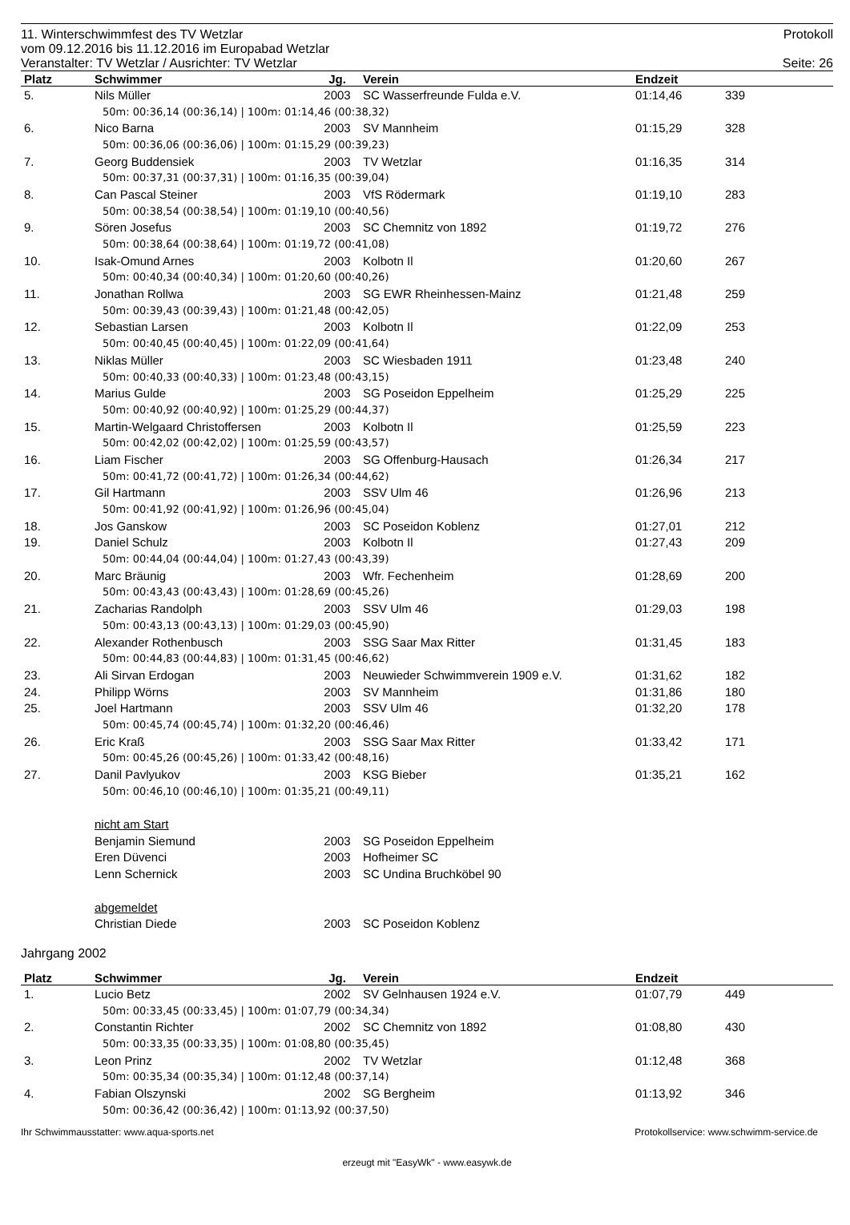11. Winterschwimmfest des TV Wetzlar Protokoll
vom 09.12.2016 bis 11.12.2016 im Europabad Wetzlar
Veranstalter: TV Wetzlar / Ausrichter: TV Wetzlar Seite: 26
| Platz | Schwimmer | Jg. | Verein | Endzeit | | |
| --- | --- | --- | --- | --- | --- | --- |
| 5. | Nils Müller | 2003 | SC Wasserfreunde Fulda e.V. | 01:14,46 | 339 | |
| 50m: 00:36,14 (00:36,14) / 100m: 01:14,46 (00:38,32) | | | | | | |
| 6. | Nico Barna | 2003 | SV Mannheim | 01:15,29 | 328 | |
| 50m: 00:36,06 (00:36,06) / 100m: 01:15,29 (00:39,23) | | | | | | |
| 7. | Georg Buddensiek | 2003 | TV Wetzlar | 01:16,35 | 314 | |
| 50m: 00:37,31 (00:37,31) / 100m: 01:16,35 (00:39,04) | | | | | | |
| 8. | Can Pascal Steiner | 2003 | VfS Rödermark | 01:19,10 | 283 | |
| 50m: 00:38,54 (00:38,54) / 100m: 01:19,10 (00:40,56) | | | | | | |
| 9. | Sören Josefus | 2003 | SC Chemnitz von 1892 | 01:19,72 | 276 | |
| 50m: 00:38,64 (00:38,64) / 100m: 01:19,72 (00:41,08) | | | | | | |
| 10. | Isak-Omund Arnes | 2003 | Kolbotn Il | 01:20,60 | 267 | |
| 50m: 00:40,34 (00:40,34) / 100m: 01:20,60 (00:40,26) | | | | | | |
| 11. | Jonathan Rollwa | 2003 | SG EWR Rheinhessen-Mainz | 01:21,48 | 259 | |
| 50m: 00:39,43 (00:39,43) / 100m: 01:21,48 (00:42,05) | | | | | | |
| 12. | Sebastian Larsen | 2003 | Kolbotn Il | 01:22,09 | 253 | |
| 50m: 00:40,45 (00:40,45) / 100m: 01:22,09 (00:41,64) | | | | | | |
| 13. | Niklas Müller | 2003 | SC Wiesbaden 1911 | 01:23,48 | 240 | |
| 50m: 00:40,33 (00:40,33) / 100m: 01:23,48 (00:43,15) | | | | | | |
| 14. | Marius Gulde | 2003 | SG Poseidon Eppelheim | 01:25,29 | 225 | |
| 50m: 00:40,92 (00:40,92) / 100m: 01:25,29 (00:44,37) | | | | | | |
| 15. | Martin-Welgaard Christoffersen | 2003 | Kolbotn Il | 01:25,59 | 223 | |
| 50m: 00:42,02 (00:42,02) / 100m: 01:25,59 (00:43,57) | | | | | | |
| 16. | Liam Fischer | 2003 | SG Offenburg-Hausach | 01:26,34 | 217 | |
| 50m: 00:41,72 (00:41,72) / 100m: 01:26,34 (00:44,62) | | | | | | |
| 17. | Gil Hartmann | 2003 | SSV Ulm 46 | 01:26,96 | 213 | |
| 50m: 00:41,92 (00:41,92) / 100m: 01:26,96 (00:45,04) | | | | | | |
| 18. | Jos Ganskow | 2003 | SC Poseidon Koblenz | 01:27,01 | 212 | |
| 19. | Daniel Schulz | 2003 | Kolbotn Il | 01:27,43 | 209 | |
| 50m: 00:44,04 (00:44,04) / 100m: 01:27,43 (00:43,39) | | | | | | |
| 20. | Marc Bräunig | 2003 | Wfr. Fechenheim | 01:28,69 | 200 | |
| 50m: 00:43,43 (00:43,43) / 100m: 01:28,69 (00:45,26) | | | | | | |
| 21. | Zacharias Randolph | 2003 | SSV Ulm 46 | 01:29,03 | 198 | |
| 50m: 00:43,13 (00:43,13) / 100m: 01:29,03 (00:45,90) | | | | | | |
| 22. | Alexander Rothenbusch | 2003 | SSG Saar Max Ritter | 01:31,45 | 183 | |
| 50m: 00:44,83 (00:44,83) / 100m: 01:31,45 (00:46,62) | | | | | | |
| 23. | Ali Sirvan Erdogan | 2003 | Neuwieder Schwimmverein 1909 e.V. | 01:31,62 | 182 | |
| 24. | Philipp Wörns | 2003 | SV Mannheim | 01:31,86 | 180 | |
| 25. | Joel Hartmann | 2003 | SSV Ulm 46 | 01:32,20 | 178 | |
| 50m: 00:45,74 (00:45,74) / 100m: 01:32,20 (00:46,46) | | | | | | |
| 26. | Eric Kraß | 2003 | SSG Saar Max Ritter | 01:33,42 | 171 | |
| 50m: 00:45,26 (00:45,26) / 100m: 01:33,42 (00:48,16) | | | | | | |
| 27. | Danil Pavlyukov | 2003 | KSG Bieber | 01:35,21 | 162 | |
| 50m: 00:46,10 (00:46,10) / 100m: 01:35,21 (00:49,11) | | | | | | |
| | nicht am Start | | | | | |
| | Benjamin Siemund | 2003 | SG Poseidon Eppelheim | | | |
| | Eren Düvenci | 2003 | Hofheimer SC | | | |
| | Lenn Schernick | 2003 | SC Undina Bruchköbel 90 | | | |
| | abgemeldet | | | | | |
| | Christian Diede | 2003 | SC Poseidon Koblenz | | | |
Jahrgang 2002
| Platz | Schwimmer | Jg. | Verein | Endzeit | | |
| --- | --- | --- | --- | --- | --- | --- |
| 1. | Lucio Betz | 2002 | SV Gelnhausen 1924 e.V. | 01:07,79 | 449 | |
| 50m: 00:33,45 (00:33,45) / 100m: 01:07,79 (00:34,34) | | | | | | |
| 2. | Constantin Richter | 2002 | SC Chemnitz von 1892 | 01:08,80 | 430 | |
| 50m: 00:33,35 (00:33,35) / 100m: 01:08,80 (00:35,45) | | | | | | |
| 3. | Leon Prinz | 2002 | TV Wetzlar | 01:12,48 | 368 | |
| 50m: 00:35,34 (00:35,34) / 100m: 01:12,48 (00:37,14) | | | | | | |
| 4. | Fabian Olszynski | 2002 | SG Bergheim | 01:13,92 | 346 | |
| 50m: 00:36,42 (00:36,42) / 100m: 01:13,92 (00:37,50) | | | | | | |
Ihr Schwimmausstatter: www.aqua-sports.net Protokollservice: www.schwimm-service.de
erzeugt mit "EasyWk" - www.easywk.de